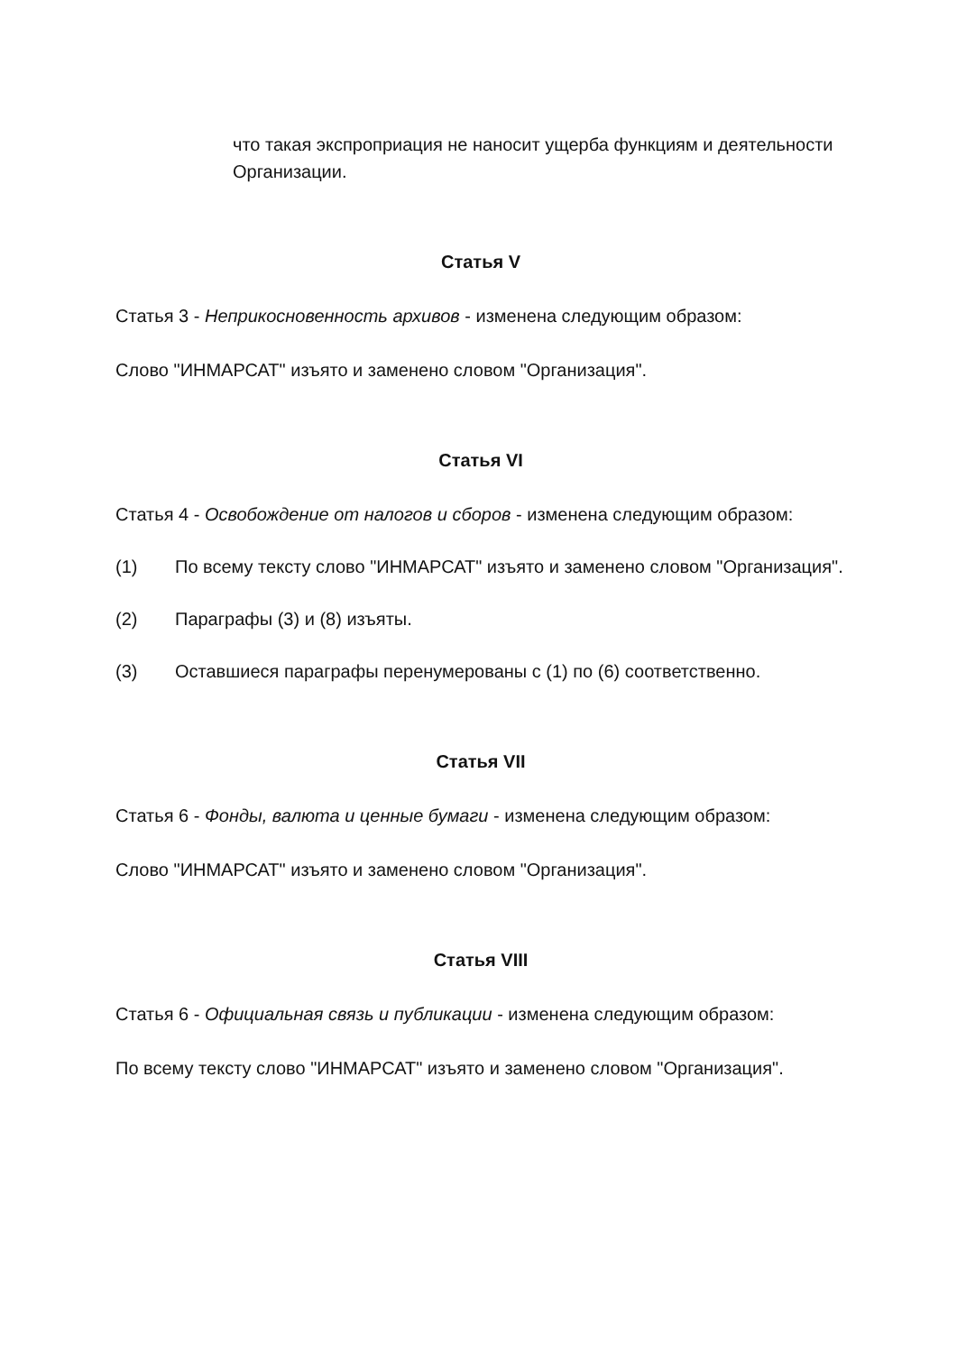что такая экспроприация не наносит ущерба функциям и деятельности Организации.
Статья V
Статья 3 - Неприкосновенность архивов - изменена следующим образом:
Слово "ИНМАРСАТ" изъято и заменено словом "Организация".
Статья VI
Статья 4 - Освобождение от налогов и сборов - изменена следующим образом:
(1) По всему тексту слово "ИНМАРСАТ" изъято и заменено словом "Организация".
(2) Параграфы (3) и (8) изъяты.
(3) Оставшиеся параграфы перенумерованы с (1) по (6) соответственно.
Статья VII
Статья 6 - Фонды, валюта и ценные бумаги - изменена следующим образом:
Слово "ИНМАРСАТ" изъято и заменено словом "Организация".
Статья VIII
Статья 6 - Официальная связь и публикации - изменена следующим образом:
По всему тексту слово "ИНМАРСАТ" изъято и заменено словом "Организация".